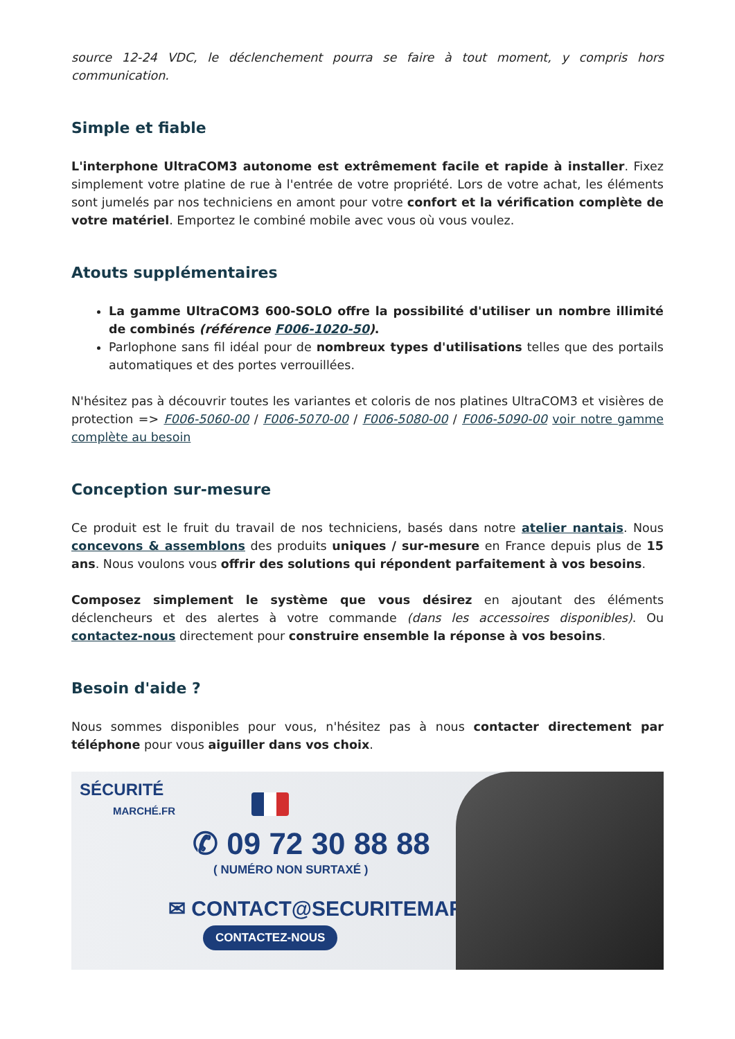source 12-24 VDC, le déclenchement pourra se faire à tout moment, y compris hors communication.
Simple et fiable
L'interphone UltraCOM3 autonome est extrêmement facile et rapide à installer. Fixez simplement votre platine de rue à l'entrée de votre propriété. Lors de votre achat, les éléments sont jumelés par nos techniciens en amont pour votre confort et la vérification complète de votre matériel. Emportez le combiné mobile avec vous où vous voulez.
Atouts supplémentaires
La gamme UltraCOM3 600-SOLO offre la possibilité d'utiliser un nombre illimité de combinés (référence F006-1020-50).
Parlophone sans fil idéal pour de nombreux types d'utilisations telles que des portails automatiques et des portes verrouillées.
N'hésitez pas à découvrir toutes les variantes et coloris de nos platines UltraCOM3 et visières de protection => F006-5060-00 / F006-5070-00 / F006-5080-00 / F006-5090-00 voir notre gamme complète au besoin
Conception sur-mesure
Ce produit est le fruit du travail de nos techniciens, basés dans notre atelier nantais. Nous concevons & assemblons des produits uniques / sur-mesure en France depuis plus de 15 ans. Nous voulons vous offrir des solutions qui répondent parfaitement à vos besoins.
Composez simplement le système que vous désirez en ajoutant des éléments déclencheurs et des alertes à votre commande (dans les accessoires disponibles). Ou contactez-nous directement pour construire ensemble la réponse à vos besoins.
Besoin d'aide ?
Nous sommes disponibles pour vous, n'hésitez pas à nous contacter directement par téléphone pour vous aiguiller dans vos choix.
SÉCURITÉ
MARCHÉ.FR
✆ 09 72 30 88 88
( NUMÉRO NON SURTAXÉ )
✉ CONTACT@SECURITEMARCHE.FR
CONTACTEZ-NOUS